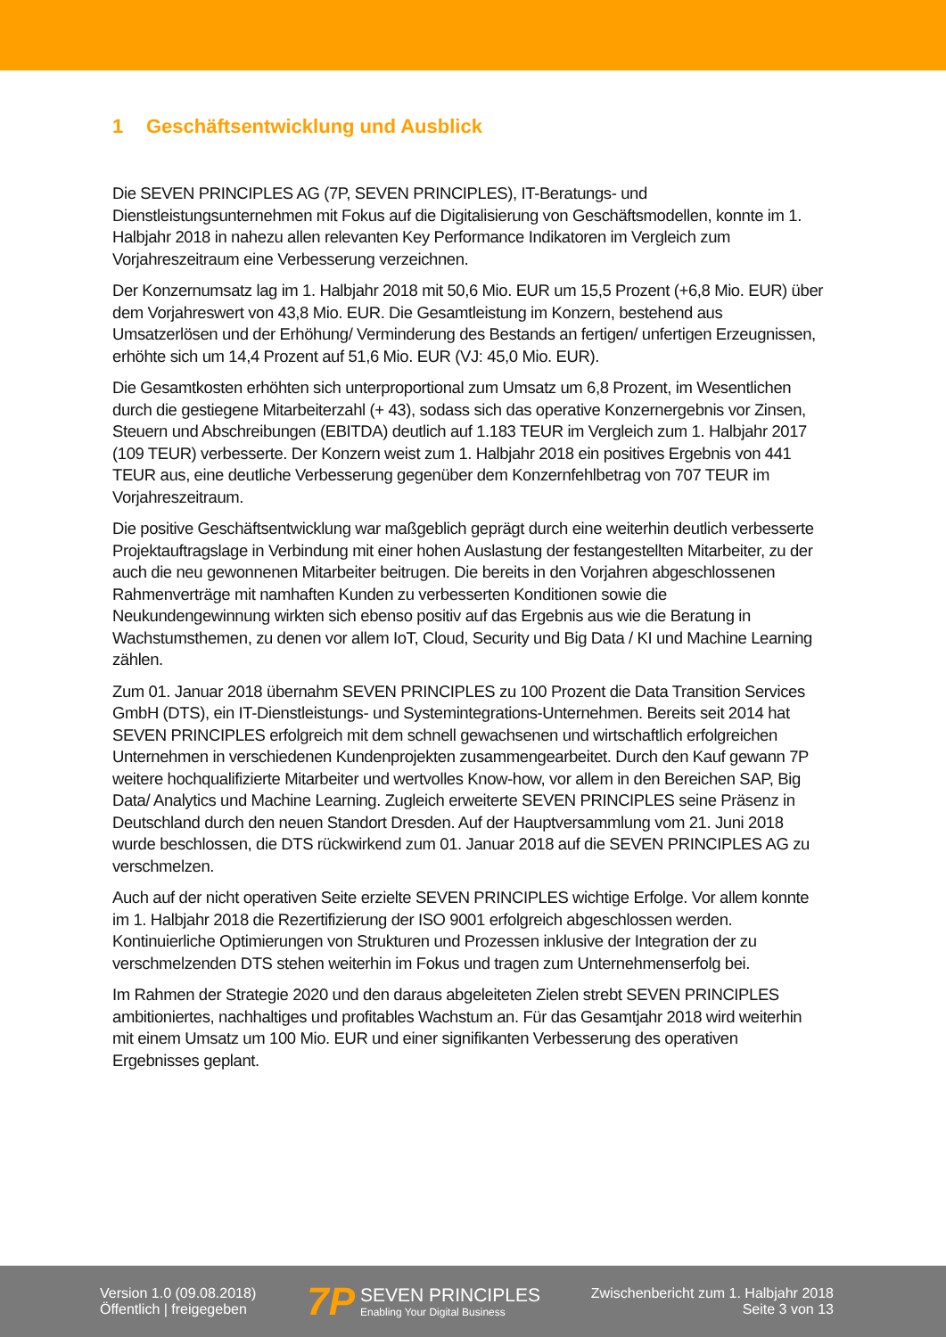1 Geschäftsentwicklung und Ausblick
Die SEVEN PRINCIPLES AG (7P, SEVEN PRINCIPLES), IT-Beratungs- und Dienstleistungsunternehmen mit Fokus auf die Digitalisierung von Geschäftsmodellen, konnte im 1. Halbjahr 2018 in nahezu allen relevanten Key Performance Indikatoren im Vergleich zum Vorjahreszeitraum eine Verbesserung verzeichnen.
Der Konzernumsatz lag im 1. Halbjahr 2018 mit 50,6 Mio. EUR um 15,5 Prozent (+6,8 Mio. EUR) über dem Vorjahreswert von 43,8 Mio. EUR. Die Gesamtleistung im Konzern, bestehend aus Umsatzerlösen und der Erhöhung/ Verminderung des Bestands an fertigen/ unfertigen Erzeugnissen, erhöhte sich um 14,4 Prozent auf 51,6 Mio. EUR (VJ: 45,0 Mio. EUR).
Die Gesamtkosten erhöhten sich unterproportional zum Umsatz um 6,8 Prozent, im Wesentlichen durch die gestiegene Mitarbeiterzahl (+ 43), sodass sich das operative Konzernergebnis vor Zinsen, Steuern und Abschreibungen (EBITDA) deutlich auf 1.183 TEUR im Vergleich zum 1. Halbjahr 2017 (109 TEUR) verbesserte. Der Konzern weist zum 1. Halbjahr 2018 ein positives Ergebnis von 441 TEUR aus, eine deutliche Verbesserung gegenüber dem Konzernfehlbetrag von 707 TEUR im Vorjahreszeitraum.
Die positive Geschäftsentwicklung war maßgeblich geprägt durch eine weiterhin deutlich verbesserte Projektauftragslage in Verbindung mit einer hohen Auslastung der festangestellten Mitarbeiter, zu der auch die neu gewonnenen Mitarbeiter beitrugen. Die bereits in den Vorjahren abgeschlossenen Rahmenverträge mit namhaften Kunden zu verbesserten Konditionen sowie die Neukundengewinnung wirkten sich ebenso positiv auf das Ergebnis aus wie die Beratung in Wachstumsthemen, zu denen vor allem IoT, Cloud, Security und Big Data / KI und Machine Learning zählen.
Zum 01. Januar 2018 übernahm SEVEN PRINCIPLES zu 100 Prozent die Data Transition Services GmbH (DTS), ein IT-Dienstleistungs- und Systemintegrations-Unternehmen. Bereits seit 2014 hat SEVEN PRINCIPLES erfolgreich mit dem schnell gewachsenen und wirtschaftlich erfolgreichen Unternehmen in verschiedenen Kundenprojekten zusammengearbeitet. Durch den Kauf gewann 7P weitere hochqualifizierte Mitarbeiter und wertvolles Know-how, vor allem in den Bereichen SAP, Big Data/ Analytics und Machine Learning. Zugleich erweiterte SEVEN PRINCIPLES seine Präsenz in Deutschland durch den neuen Standort Dresden. Auf der Hauptversammlung vom 21. Juni 2018 wurde beschlossen, die DTS rückwirkend zum 01. Januar 2018 auf die SEVEN PRINCIPLES AG zu verschmelzen.
Auch auf der nicht operativen Seite erzielte SEVEN PRINCIPLES wichtige Erfolge. Vor allem konnte im 1. Halbjahr 2018 die Rezertifizierung der ISO 9001 erfolgreich abgeschlossen werden. Kontinuierliche Optimierungen von Strukturen und Prozessen inklusive der Integration der zu verschmelzenden DTS stehen weiterhin im Fokus und tragen zum Unternehmenserfolg bei.
Im Rahmen der Strategie 2020 und den daraus abgeleiteten Zielen strebt SEVEN PRINCIPLES ambitioniertes, nachhaltiges und profitables Wachstum an. Für das Gesamtjahr 2018 wird weiterhin mit einem Umsatz um 100 Mio. EUR und einer signifikanten Verbesserung des operativen Ergebnisses geplant.
Version 1.0 (09.08.2018)
Öffentlich | freigegeben
7P
SEVEN PRINCIPLES
Enabling Your Digital Business
Zwischenbericht zum 1. Halbjahr 2018
Seite 3 von 13